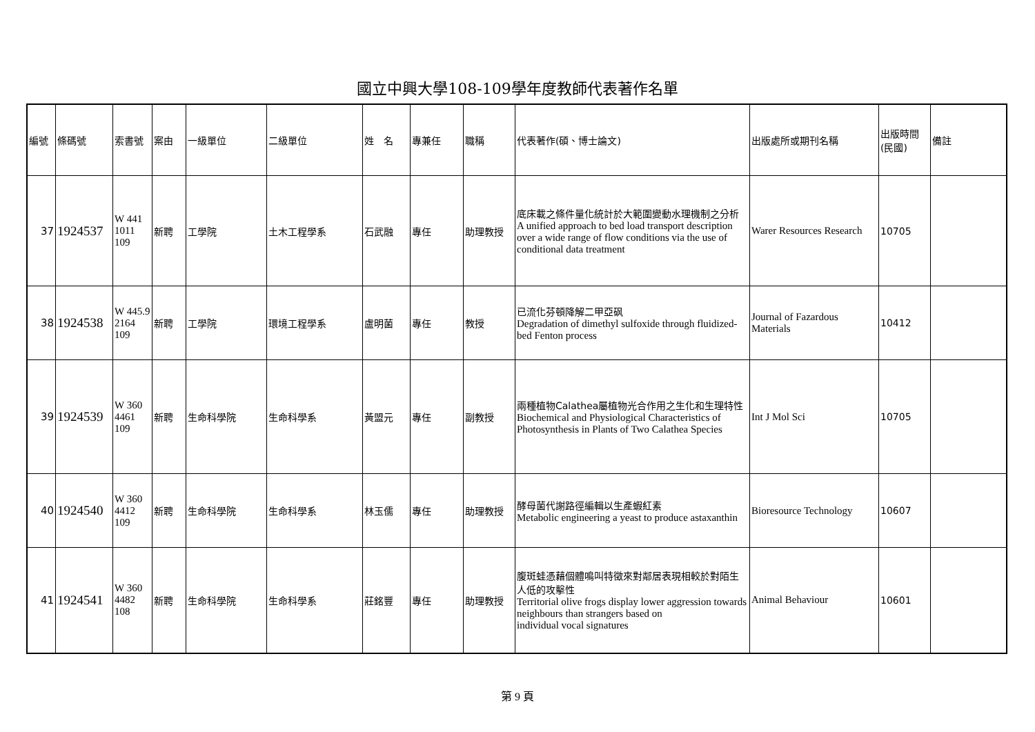國立中興大學108-109學年度教師代表著作名單
| 編號 | 條碼號 | 索書號 | 案由 | 一級單位 | 二級單位 | 姓 名 | 專兼任 | 職稱 | 代表著作(碩、博士論文) | 出版處所或期刊名稱 | 出版時間(民國) | 備註 |
| 37 | 1924537 | W 441 1011 109 | 新聘 | 工學院 | 土木工程學系 | 石武融 | 專任 | 助理教授 | 底床載之條件量化統計於大範圍變動水理機制之分析 A unified approach to bed load transport description over a wide range of flow conditions via the use of conditional data treatment | Warer Resources Research | 10705 | |
| 38 | 1924538 | W 445.9 2164 109 | 新聘 | 工學院 | 環境工程學系 | 盧明菌 | 專任 | 教授 | 已流化芬頓降解二甲亞砜 Degradation of dimethyl sulfoxide through fluidized-bed Fenton process | Journal of Fazardous Materials | 10412 | |
| 39 | 1924539 | W 360 4461 109 | 新聘 | 生命科學院 | 生命科學系 | 黃盟元 | 專任 | 副教授 | 兩種植物Calathea屬植物光合作用之生化和生理特性 Biochemical and Physiological Characteristics of Photosynthesis in Plants of Two Calathea Species | Int J Mol Sci | 10705 | |
| 40 | 1924540 | W 360 4412 109 | 新聘 | 生命科學院 | 生命科學系 | 林玉儒 | 專任 | 助理教授 | 酵母菌代謝路徑編輯以生產蝦紅素 Metabolic engineering a yeast to produce astaxanthin | Bioresource Technology | 10607 | |
| 41 | 1924541 | W 360 4482 108 | 新聘 | 生命科學院 | 生命科學系 | 莊銘豐 | 專任 | 助理教授 | 腹斑蛙憑藉個體鳴叫特徵來對鄰居表現相較於對陌生人低的攻擊性 Territorial olive frogs display lower aggression towards neighbours than strangers based on individual vocal signatures | Animal Behaviour | 10601 | |
第 9 頁